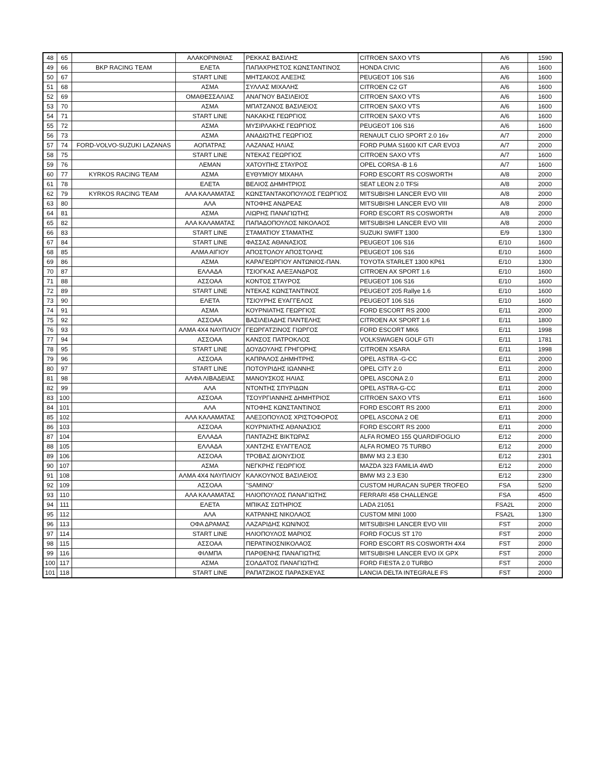| 48 | 65 | | ΑΛΑΚΟΡΙΝΘΙΑΣ | ΡΕΚΚΑΣ ΒΑΣΙΛΗΣ | CITROEN SAXO VTS | A/6 | 1590 |
| 49 | 66 | BKP RACING TEAM | ΕΛΕΤΑ | ΠΑΠΑΧΡΗΣΤΟΣ ΚΩΝΣΤΑΝΤΙΝΟΣ | HONDA CIVIC | A/6 | 1600 |
| 50 | 67 | | START LINE | ΜΗΤΣΑΚΟΣ ΑΛΕΞΗΣ | PEUGEOT 106 S16 | A/6 | 1600 |
| 51 | 68 | | ΑΣΜΑ | ΣΥΛΛΑΣ ΜΙΧΑΛΗΣ | CITROEN C2 GT | A/6 | 1600 |
| 52 | 69 | | ΟΜΑΘΕΣΣΑΛΙΑΣ | ΑΝΑΓΝΟΥ ΒΑΣΙΛΕΙΟΣ | CITROEN SAXO VTS | A/6 | 1600 |
| 53 | 70 | | ΑΣΜΑ | ΜΠΑΤΖΑΝΟΣ ΒΑΣΙΛΕΙΟΣ | CITROEN SAXO VTS | A/6 | 1600 |
| 54 | 71 | | START LINE | ΝΑΚΑΚΗΣ ΓΕΩΡΓΙΟΣ | CITROEN SAXO VTS | A/6 | 1600 |
| 55 | 72 | | ΑΣΜΑ | ΜΥΣΙΡΛΑΚΗΣ ΓΕΩΡΓΙΟΣ | PEUGEOT 106 S16 | A/6 | 1600 |
| 56 | 73 | | ΑΣΜΑ | ΑΝΑΔΙΩΤΗΣ ΓΕΩΡΓΙΟΣ | RENAULT CLIO SPORT 2.0 16v | A/7 | 2000 |
| 57 | 74 | FORD-VOLVO-SUZUKI LAZANAS | ΑΟΠΑΤΡΑΣ | ΛΑΖΑΝΑΣ ΗΛΙΑΣ | FORD PUMA S1600 KIT CAR EVO3 | A/7 | 2000 |
| 58 | 75 | | START LINE | ΝΤΕΚΑΣ ΓΕΩΡΓΙΟΣ | CITROEN SAXO VTS | A/7 | 1600 |
| 59 | 76 | | ΛΕΜΑΝ | ΧΑΤΟΥΠΗΣ ΣΤΑΥΡΟΣ | OPEL CORSA -B 1.6 | A/7 | 1600 |
| 60 | 77 | KYRKOS RACING TEAM | ΑΣΜΑ | ΕΥΘΥΜΙΟΥ ΜΙΧΑΗΛ | FORD ESCORT RS COSWORTH | A/8 | 2000 |
| 61 | 78 | | ΕΛΕΤΑ | ΒΕΛΙΟΣ ΔΗΜΗΤΡΙΟΣ | SEAT LEON 2.0 TFSi | A/8 | 2000 |
| 62 | 79 | KYRKOS RACING TEAM | ΑΛΑ ΚΑΛΑΜΑΤΑΣ | ΚΩΝΣΤΑΝΤΑΚΟΠΟΥΛΟΣ ΓΕΩΡΓΙΟΣ | MITSUBISHI LANCER EVO VIII | A/8 | 2000 |
| 63 | 80 | | ΑΛΑ | ΝΤΟΦΗΣ ΑΝΔΡΕΑΣ | MITSUBISHI LANCER EVO VIII | A/8 | 2000 |
| 64 | 81 | | ΑΣΜΑ | ΛΙΩΡΗΣ ΠΑΝΑΓΙΩΤΗΣ | FORD ESCORT RS COSWORTH | A/8 | 2000 |
| 65 | 82 | | ΑΛΑ ΚΑΛΑΜΑΤΑΣ | ΠΑΠΑΔΟΠΟΥΛΟΣ ΝΙΚΟΛΑΟΣ | MITSUBISHI LANCER EVO VIII | A/8 | 2000 |
| 66 | 83 | | START LINE | ΣΤΑΜΑΤΙΟΥ ΣΤΑΜΑΤΗΣ | SUZUKI SWIFT 1300 | E/9 | 1300 |
| 67 | 84 | | START LINE | ΦΑΣΣΑΣ ΑΘΑΝΑΣΙΟΣ | PEUGEOT 106 S16 | E/10 | 1600 |
| 68 | 85 | | ΑΛΜΑ ΑΙΓΙΟΥ | ΑΠΟΣΤΟΛΟΥ ΑΠΟΣΤΟΛΗΣ | PEUGEOT 106 S16 | E/10 | 1600 |
| 69 | 86 | | ΑΣΜΑ | ΚΑΡΑΓΕΩΡΓΙΟΥ ΑΝΤΩΝΙΟΣ-ΠΑΝ. | TOYOTA STARLET 1300 KP61 | E/10 | 1300 |
| 70 | 87 | | ΕΛΛΑΔΑ | ΤΣΙΟΓΚΑΣ ΑΛΕΞΑΝΔΡΟΣ | CITROEN AX SPORT 1.6 | E/10 | 1600 |
| 71 | 88 | | ΑΣΣΟΑΑ | ΚΟΝΤΟΣ ΣΤΑΥΡΟΣ | PEUGEOT 106 S16 | E/10 | 1600 |
| 72 | 89 | | START LINE | ΝΤΕΚΑΣ ΚΩΝΣΤΑΝΤΙΝΟΣ | PEUGEOT 205 Rallye 1.6 | E/10 | 1600 |
| 73 | 90 | | ΕΛΕΤΑ | ΤΣΙΟΥΡΗΣ ΕΥΑΓΓΕΛΟΣ | PEUGEOT 106 S16 | E/10 | 1600 |
| 74 | 91 | | ΑΣΜΑ | ΚΟΥΡΝΙΑΤΗΣ ΓΕΩΡΓΙΟΣ | FORD ESCORT RS 2000 | E/11 | 2000 |
| 75 | 92 | | ΑΣΣΟΑΑ | ΒΑΣΙΛΕΙΑΔΗΣ ΠΑΝΤΕΛΗΣ | CITROEN AX SPORT 1.6 | E/11 | 1800 |
| 76 | 93 | | ΑΛΜΑ 4Χ4 ΝΑΥΠΛΙΟΥ | ΓΕΩΡΓΑΤΖΙΝΟΣ ΓΙΩΡΓΟΣ | FORD ESCORT MK6 | E/11 | 1998 |
| 77 | 94 | | ΑΣΣΟΑΑ | ΚΑΝΣΟΣ ΠΑΤΡΟΚΛΟΣ | VOLKSWAGEN GOLF GTI | E/11 | 1781 |
| 78 | 95 | | START LINE | ΔΟΥΔΟΥΛΗΣ ΓΡΗΓΟΡΗΣ | CITROEN XSARA | E/11 | 1998 |
| 79 | 96 | | ΑΣΣΟΑΑ | ΚΑΠΡΑΛΟΣ ΔΗΜΗΤΡΗΣ | OPEL ASTRA -G-CC | E/11 | 2000 |
| 80 | 97 | | START LINE | ΠΟΤΟΥΡΙΔΗΣ ΙΩΑΝΝΗΣ | OPEL CITY 2.0 | E/11 | 2000 |
| 81 | 98 | | ΑΛΦΑ ΛΙΒΑΔΕΙΑΣ | ΜΑΝΟΥΣΚΟΣ ΗΛΙΑΣ | OPEL ASCONA 2.0 | E/11 | 2000 |
| 82 | 99 | | ΑΛΑ | ΝΤΟΝΤΗΣ ΣΠΥΡΙΔΩΝ | OPEL ASTRA-G-CC | E/11 | 2000 |
| 83 | 100 | | ΑΣΣΟΑΑ | ΤΣΟΥΡΓΙΑΝΝΗΣ ΔΗΜΗΤΡΙΟΣ | CITROEN SAXO VTS | E/11 | 1600 |
| 84 | 101 | | ΑΛΑ | ΝΤΟΦΗΣ ΚΩΝΣΤΑΝΤΙΝΟΣ | FORD ESCORT RS 2000 | E/11 | 2000 |
| 85 | 102 | | ΑΛΑ ΚΑΛΑΜΑΤΑΣ | ΑΛΕΞΟΠΟΥΛΟΣ ΧΡΙΣΤΟΦΟΡΟΣ | OPEL ASCONA 2 OE | E/11 | 2000 |
| 86 | 103 | | ΑΣΣΟΑΑ | ΚΟΥΡΝΙΑΤΗΣ ΑΘΑΝΑΣΙΟΣ | FORD ESCORT RS 2000 | E/11 | 2000 |
| 87 | 104 | | ΕΛΛΑΔΑ | ΠΑΝΤΑΖΗΣ ΒΙΚΤΩΡΑΣ | ALFA ROMEO 155 QUARDIFOGLIO | E/12 | 2000 |
| 88 | 105 | | ΕΛΛΑΔΑ | ΧΑΝΤΖΗΣ ΕΥΑΓΓΕΛΟΣ | ALFA ROMEO 75 TURBO | E/12 | 2000 |
| 89 | 106 | | ΑΣΣΟΑΑ | ΤΡΟΒΑΣ ΔΙΟΝΥΣΙΟΣ | BMW M3 2.3 E30 | E/12 | 2301 |
| 90 | 107 | | ΑΣΜΑ | ΝΕΓΚΡΗΣ ΓΕΩΡΓΙΟΣ | MAZDA 323 FAMILIA 4WD | E/12 | 2000 |
| 91 | 108 | | ΑΛΜΑ 4Χ4 ΝΑΥΠΛΙΟΥ | ΚΑΛΚΟΥΝΟΣ ΒΑΣΙΛΕΙΟΣ | BMW M3 2.3 E30 | E/12 | 2300 |
| 92 | 109 | | ΑΣΣΟΑΑ | "SAMINO' | CUSTOM HURACAN SUPER TROFEO | FSA | 5200 |
| 93 | 110 | | ΑΛΑ ΚΑΛΑΜΑΤΑΣ | ΗΛΙΟΠΟΥΛΟΣ ΠΑΝΑΓΙΩΤΗΣ | FERRARI 458 CHALLENGE | FSA | 4500 |
| 94 | 111 | | ΕΛΕΤΑ | ΜΠΙΚΑΣ ΣΩΤΗΡΙΟΣ | LADA 21051 | FSA2L | 2000 |
| 95 | 112 | | ΑΛΑ | ΚΑΤΡΑΝΗΣ ΝΙΚΟΛΑΟΣ | CUSTOM MINI 1000 | FSA2L | 1300 |
| 96 | 113 | | ΟΦΑ ΔΡΑΜΑΣ | ΛΑΖΑΡΙΔΗΣ ΚΩΝ/ΝΟΣ | MITSUBISHI LANCER EVO VIII | FST | 2000 |
| 97 | 114 | | START LINE | ΗΛΙΟΠΟΥΛΟΣ ΜΑΡΙΟΣ | FORD FOCUS ST 170 | FST | 2000 |
| 98 | 115 | | ΑΣΣΟΑΑ | ΠΕΡΑΤΙΝΟΣΝΙΚΟΛΑΟΣ | FORD ESCORT RS COSWORTH 4X4 | FST | 2000 |
| 99 | 116 | | ΦΙΛΜΠΑ | ΠΑΡΘΕΝΗΣ ΠΑΝΑΓΙΩΤΗΣ | MITSUBISHI LANCER EVO IX GPX | FST | 2000 |
| 100 | 117 | | ΑΣΜΑ | ΣΟΛΔΑΤΟΣ ΠΑΝΑΓΙΩΤΗΣ | FORD FIESTA 2.0 TURBO | FST | 2000 |
| 101 | 118 | | START LINE | ΡΑΠΑΤΖΙΚΟΣ ΠΑΡΑΣΚΕΥΑΣ | LANCIA DELTA INTEGRALE FS | FST | 2000 |